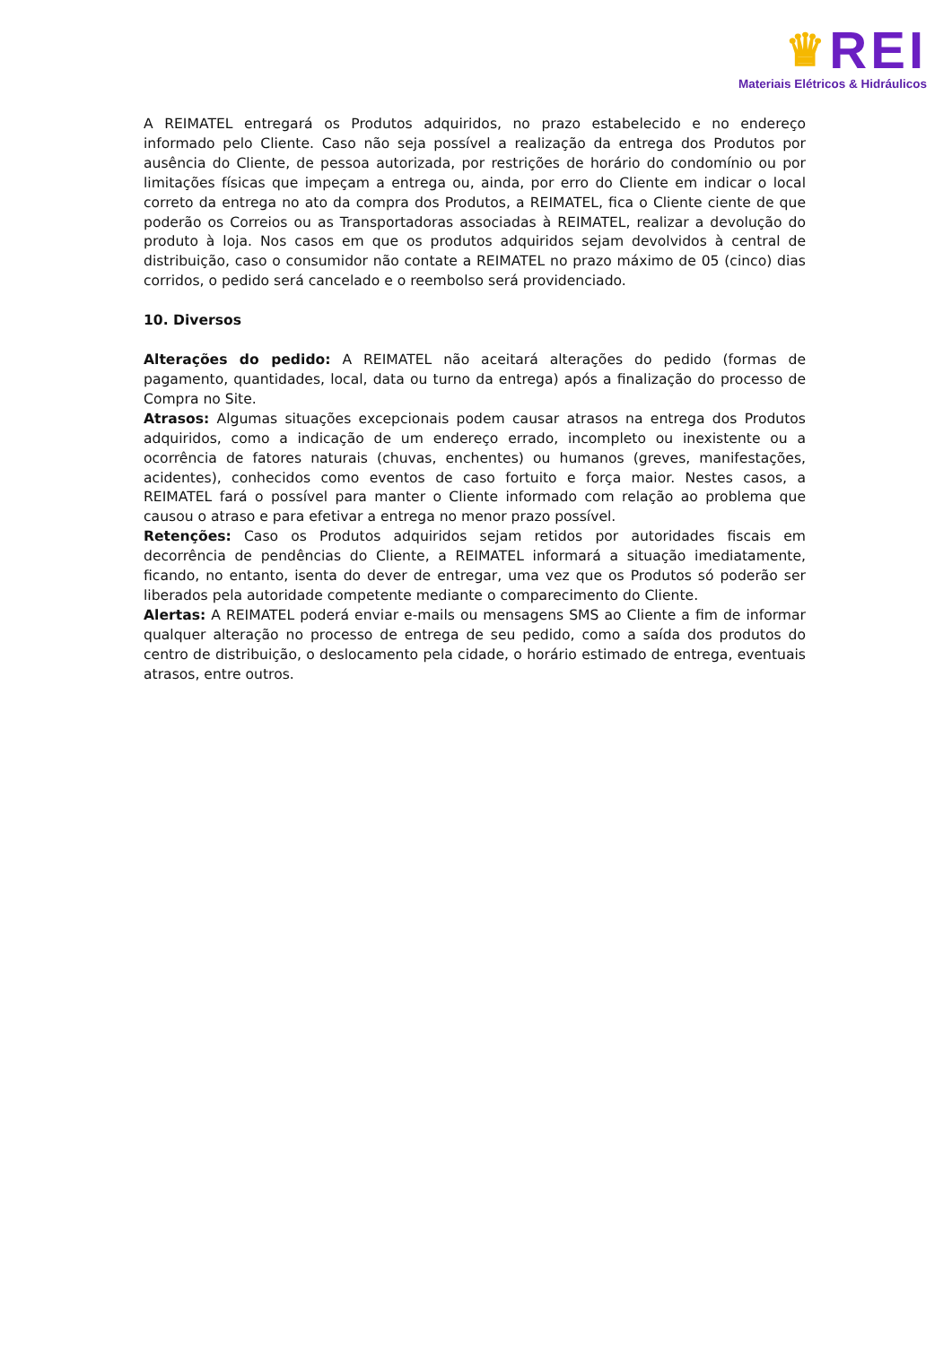♛REI
Materiais Elétricos & Hidráulicos
A REIMATEL entregará os Produtos adquiridos, no prazo estabelecido e no endereço informado pelo Cliente. Caso não seja possível a realização da entrega dos Produtos por ausência do Cliente, de pessoa autorizada, por restrições de horário do condomínio ou por limitações físicas que impeçam a entrega ou, ainda, por erro do Cliente em indicar o local correto da entrega no ato da compra dos Produtos, a REIMATEL, fica o Cliente ciente de que poderão os Correios ou as Transportadoras associadas à REIMATEL, realizar a devolução do produto à loja. Nos casos em que os produtos adquiridos sejam devolvidos à central de distribuição, caso o consumidor não contate a REIMATEL no prazo máximo de 05 (cinco) dias corridos, o pedido será cancelado e o reembolso será providenciado.
10. Diversos
Alterações do pedido: A REIMATEL não aceitará alterações do pedido (formas de pagamento, quantidades, local, data ou turno da entrega) após a finalização do processo de Compra no Site.
Atrasos: Algumas situações excepcionais podem causar atrasos na entrega dos Produtos adquiridos, como a indicação de um endereço errado, incompleto ou inexistente ou a ocorrência de fatores naturais (chuvas, enchentes) ou humanos (greves, manifestações, acidentes), conhecidos como eventos de caso fortuito e força maior. Nestes casos, a REIMATEL fará o possível para manter o Cliente informado com relação ao problema que causou o atraso e para efetivar a entrega no menor prazo possível.
Retenções: Caso os Produtos adquiridos sejam retidos por autoridades fiscais em decorrência de pendências do Cliente, a REIMATEL informará a situação imediatamente, ficando, no entanto, isenta do dever de entregar, uma vez que os Produtos só poderão ser liberados pela autoridade competente mediante o comparecimento do Cliente.
Alertas: A REIMATEL poderá enviar e-mails ou mensagens SMS ao Cliente a fim de informar qualquer alteração no processo de entrega de seu pedido, como a saída dos produtos do centro de distribuição, o deslocamento pela cidade, o horário estimado de entrega, eventuais atrasos, entre outros.